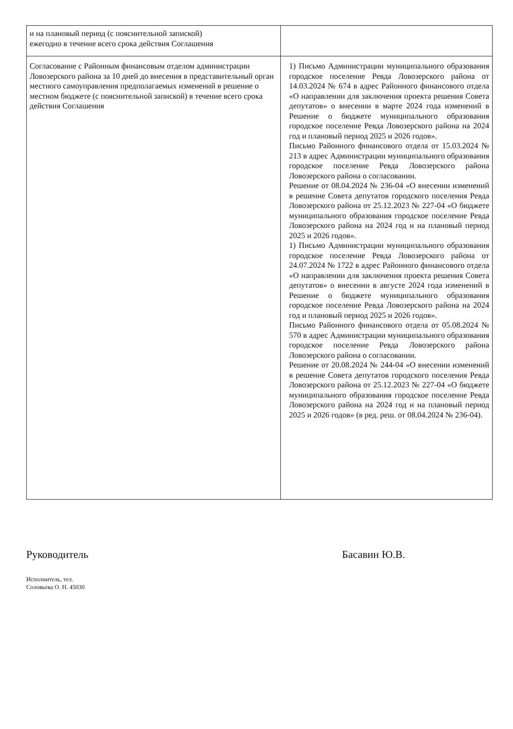| и на плановый период (с пояснительной запиской) ежегодно в течение всего срока действия Соглашения | |
| Согласование с Районным финансовым отделом администрации Ловозерского района за 10 дней до внесения в представительный орган местного самоуправления предполагаемых изменений в решение о местном бюджете (с пояснительной запиской) в течение всего срока действия Соглашения | 1) Письмо Администрации муниципального образования городское поселение Ревда Ловозерского района от 14.03.2024 № 674 в адрес Районного финансового отдела «О направлении для заключения проекта решения Совета депутатов» о внесении в марте 2024 года изменений в Решение о бюджете муниципального образования городское поселение Ревда Ловозерского района на 2024 год и плановый период 2025 и 2026 годов». Письмо Районного финансового отдела от 15.03.2024 № 213 в адрес Администрации муниципального образования городское поселение Ревда Ловозерского района Ловозерского района о согласовании. Решение от 08.04.2024 № 236-04 «О внесении изменений в решение Совета депутатов городского поселения Ревда Ловозерского района от 25.12.2023 № 227-04 «О бюджете муниципального образования городское поселение Ревда Ловозерского района на 2024 год и на плановый период 2025 и 2026 годов». 1) Письмо Администрации муниципального образования городское поселение Ревда Ловозерского района от 24.07.2024 № 1722 в адрес Районного финансового отдела «О направлении для заключения проекта решения Совета депутатов» о внесении в августе 2024 года изменений в Решение о бюджете муниципального образования городское поселение Ревда Ловозерского района на 2024 год и плановый период 2025 и 2026 годов». Письмо Районного финансового отдела от 05.08.2024 № 570 в адрес Администрации муниципального образования городское поселение Ревда Ловозерского района Ловозерского района о согласовании. Решение от 20.08.2024 № 244-04 «О внесении изменений в решение Совета депутатов городского поселения Ревда Ловозерского района от 25.12.2023 № 227-04 «О бюджете муниципального образования городское поселение Ревда Ловозерского района на 2024 год и на плановый период 2025 и 2026 годов» (в ред. реш. от 08.04.2024 № 236-04). |
Руководитель Басавин Ю.В.
Исполнитель, тел.
Соловьева О. Н. 45030